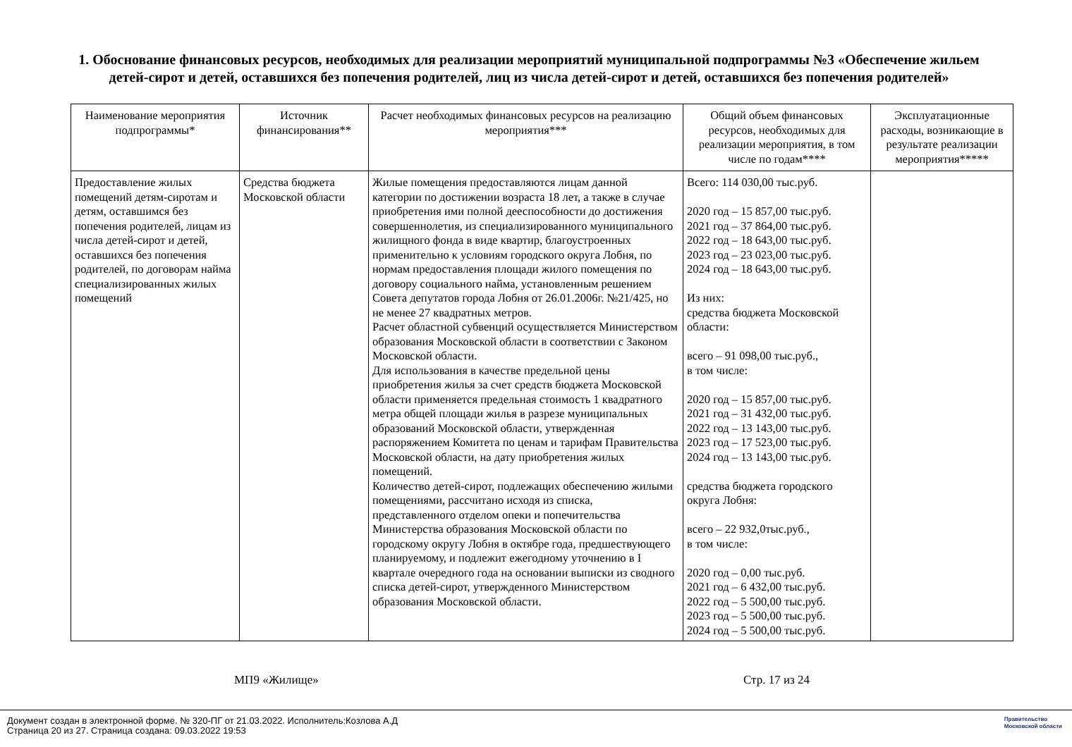1. Обоснование финансовых ресурсов, необходимых для реализации мероприятий муниципальной подпрограммы №3 «Обеспечение жильем детей-сирот и детей, оставшихся без попечения родителей, лиц из числа детей-сирот и детей, оставшихся без попечения родителей»
| Наименование мероприятия подпрограммы* | Источник финансирования** | Расчет необходимых финансовых ресурсов на реализацию мероприятия*** | Общий объем финансовых ресурсов, необходимых для реализации мероприятия, в том числе по годам**** | Эксплуатационные расходы, возникающие в результате реализации мероприятия***** |
| --- | --- | --- | --- | --- |
| Предоставление жилых помещений детям-сиротам и детям, оставшимся без попечения родителей, лицам из числа детей-сирот и детей, оставшихся без попечения родителей, по договорам найма специализированных жилых помещений | Средства бюджета Московской области | Жилые помещения предоставляются лицам данной категории по достижении возраста 18 лет, а также в случае приобретения ими полной дееспособности до достижения совершеннолетия, из специализированного муниципального жилищного фонда в виде квартир, благоустроенных применительно к условиям городского округа Лобня, по нормам предоставления площади жилого помещения по договору социального найма, установленным решением Совета депутатов города Лобня от 26.01.2006г. №21/425, но не менее 27 квадратных метров. Расчет областной субвенций осуществляется Министерством образования Московской области в соответствии с Законом Московской области. Для использования в качестве предельной цены приобретения жилья за счет средств бюджета Московской области применяется предельная стоимость 1 квадратного метра общей площади жилья в разрезе муниципальных образований Московской области, утвержденная распоряжением Комитета по ценам и тарифам Правительства Московской области, на дату приобретения жилых помещений. Количество детей-сирот, подлежащих обеспечению жилыми помещениями, рассчитано исходя из списка, представленного отделом опеки и попечительства Министерства образования Московской области по городскому округу Лобня в октябре года, предшествующего планируемому, и подлежит ежегодному уточнению в I квартале очередного года на основании выписки из сводного списка детей-сирот, утвержденного Министерством образования Московской области. | Всего: 114 030,00 тыс.руб. 2020 год – 15 857,00 тыс.руб. 2021 год – 37 864,00 тыс.руб. 2022 год – 18 643,00 тыс.руб. 2023 год – 23 023,00 тыс.руб. 2024 год – 18 643,00 тыс.руб. Из них: средства бюджета Московской области: всего – 91 098,00 тыс.руб., в том числе: 2020 год – 15 857,00 тыс.руб. 2021 год – 31 432,00 тыс.руб. 2022 год – 13 143,00 тыс.руб. 2023 год – 17 523,00 тыс.руб. 2024 год – 13 143,00 тыс.руб. средства бюджета городского округа Лобня: всего – 22 932,0тыс.руб., в том числе: 2020 год – 0,00 тыс.руб. 2021 год – 6 432,00 тыс.руб. 2022 год – 5 500,00 тыс.руб. 2023 год – 5 500,00 тыс.руб. 2024 год – 5 500,00 тыс.руб. | |
МП9 «Жилище» Стр. 17 из 24
Документ создан в электронной форме. № 320-ПГ от 21.03.2022. Исполнитель:Козлова А.Д
Страница 20 из 27. Страница создана: 09.03.2022 19:53
Правительство
Московской области